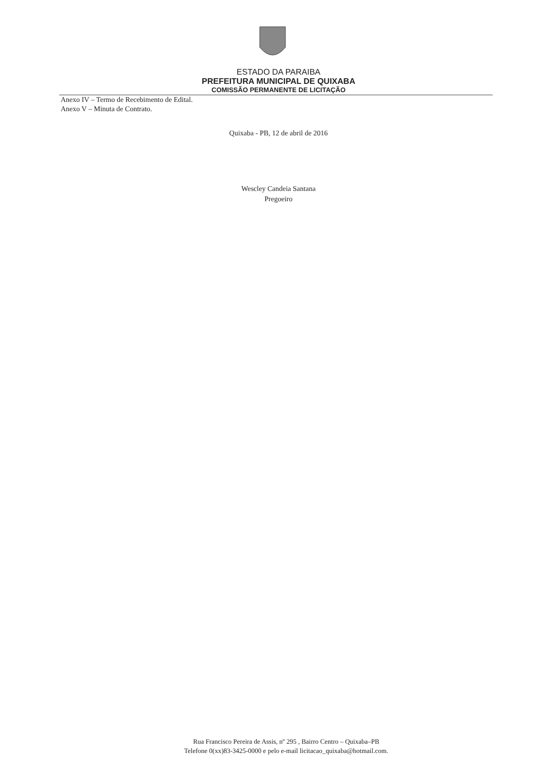ESTADO DA PARAIBA
PREFEITURA MUNICIPAL DE QUIXABA
COMISSÃO PERMANENTE DE LICITAÇÃO
Anexo IV – Termo de Recebimento de Edital.
Anexo V – Minuta de Contrato.
Quixaba - PB, 12 de abril de 2016
Wescley Candeia Santana
Pregoeiro
Rua Francisco Pereira de Assis, nº 295 , Bairro Centro – Quixaba–PB
Telefone 0(xx)83-3425-0000 e pelo e-mail licitacao_quixaba@hotmail.com.